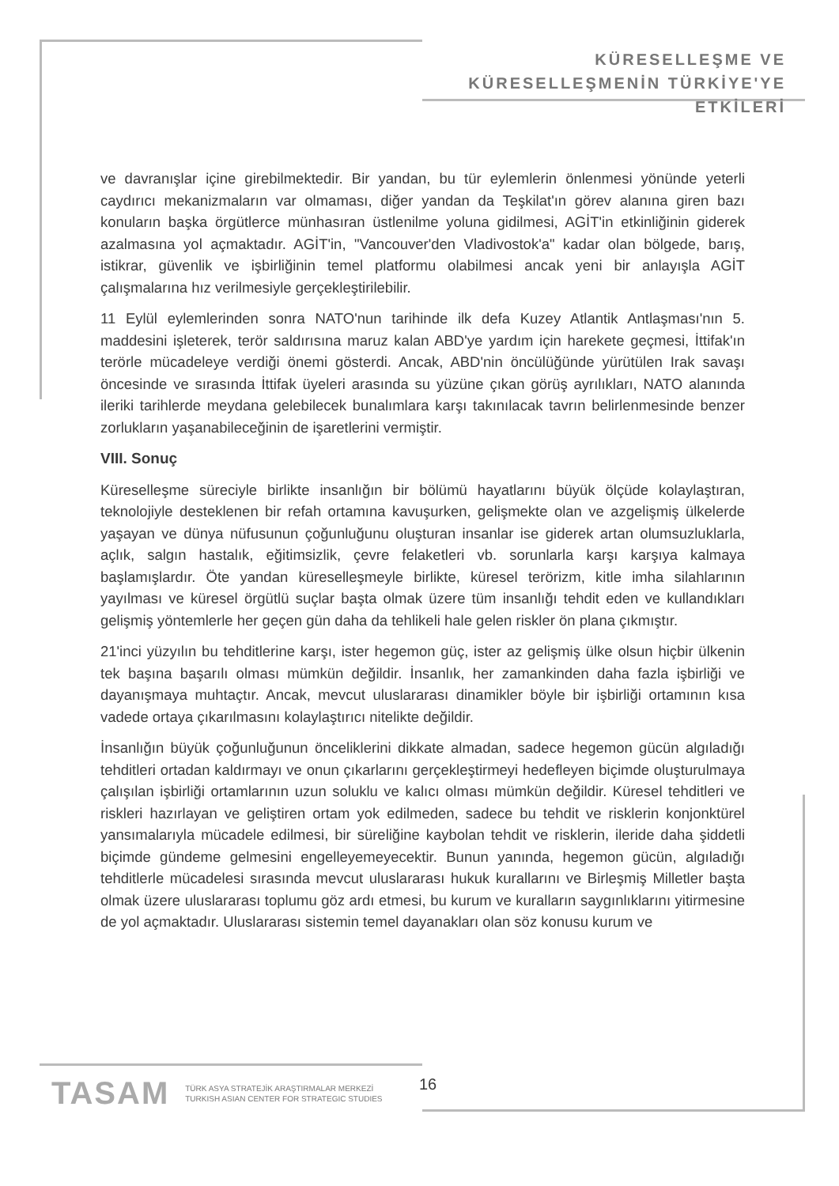KÜRESELLEŞME VE
KÜRESELLEŞMENİN TÜRKİYE'YE ETKİLERİ
ve davranışlar içine girebilmektedir. Bir yandan, bu tür eylemlerin önlenmesi yönünde yeterli caydırıcı mekanizmaların var olmaması, diğer yandan da Teşkilat'ın görev alanına giren bazı konuların başka örgütlerce münhasıran üstlenilme yoluna gidilmesi, AGİT'in etkinliğinin giderek azalmasına yol açmaktadır. AGİT'in, "Vancouver'den Vladivostok'a" kadar olan bölgede, barış, istikrar, güvenlik ve işbirliğinin temel platformu olabilmesi ancak yeni bir anlayışla AGİT çalışmalarına hız verilmesiyle gerçekleştirilebilir.
11 Eylül eylemlerinden sonra NATO'nun tarihinde ilk defa Kuzey Atlantik Antlaşması'nın 5. maddesini işleterek, terör saldırısına maruz kalan ABD'ye yardım için harekete geçmesi, İttifak'ın terörle mücadeleye verdiği önemi gösterdi. Ancak, ABD'nin öncülüğünde yürütülen Irak savaşı öncesinde ve sırasında İttifak üyeleri arasında su yüzüne çıkan görüş ayrılıkları, NATO alanında ileriki tarihlerde meydana gelebilecek bunalımlara karşı takınılacak tavrın belirlenmesinde benzer zorlukların yaşanabileceğinin de işaretlerini vermiştir.
VIII. Sonuç
Küreselleşme süreciyle birlikte insanlığın bir bölümü hayatlarını büyük ölçüde kolaylaştıran, teknolojiyle desteklenen bir refah ortamına kavuşurken, gelişmekte olan ve azgelişmiş ülkelerde yaşayan ve dünya nüfusunun çoğunluğunu oluşturan insanlar ise giderek artan olumsuzluklarla, açlık, salgın hastalık, eğitimsizlik, çevre felaketleri vb. sorunlarla karşı karşıya kalmaya başlamışlardır. Öte yandan küreselleşmeyle birlikte, küresel terörizm, kitle imha silahlarının yayılması ve küresel örgütlü suçlar başta olmak üzere tüm insanlığı tehdit eden ve kullandıkları gelişmiş yöntemlerle her geçen gün daha da tehlikeli hale gelen riskler ön plana çıkmıştır.
21'inci yüzyılın bu tehditlerine karşı, ister hegemon güç, ister az gelişmiş ülke olsun hiçbir ülkenin tek başına başarılı olması mümkün değildir. İnsanlık, her zamankinden daha fazla işbirliği ve dayanışmaya muhtaçtır. Ancak, mevcut uluslararası dinamikler böyle bir işbirliği ortamının kısa vadede ortaya çıkarılmasını kolaylaştırıcı nitelikte değildir.
İnsanlığın büyük çoğunluğunun önceliklerini dikkate almadan, sadece hegemon gücün algıladığı tehditleri ortadan kaldırmayı ve onun çıkarlarını gerçekleştirmeyi hedefleyen biçimde oluşturulmaya çalışılan işbirliği ortamlarının uzun soluklu ve kalıcı olması mümkün değildir. Küresel tehditleri ve riskleri hazırlayan ve geliştiren ortam yok edilmeden, sadece bu tehdit ve risklerin konjonktürel yansımalarıyla mücadele edilmesi, bir süreliğine kaybolan tehdit ve risklerin, ileride daha şiddetli biçimde gündeme gelmesini engelleyemeyecektir. Bunun yanında, hegemon gücün, algıladığı tehditlerle mücadelesi sırasında mevcut uluslararası hukuk kurallarını ve Birleşmiş Milletler başta olmak üzere uluslararası toplumu göz ardı etmesi, bu kurum ve kuralların saygınlıklarını yitirmesine de yol açmaktadır. Uluslararası sistemin temel dayanakları olan söz konusu kurum ve
TASAM TÜRK ASYA STRATEJİK ARAŞTIRMALAR MERKEZİ
TURKISH ASIAN CENTER FOR STRATEGIC STUDIES
16